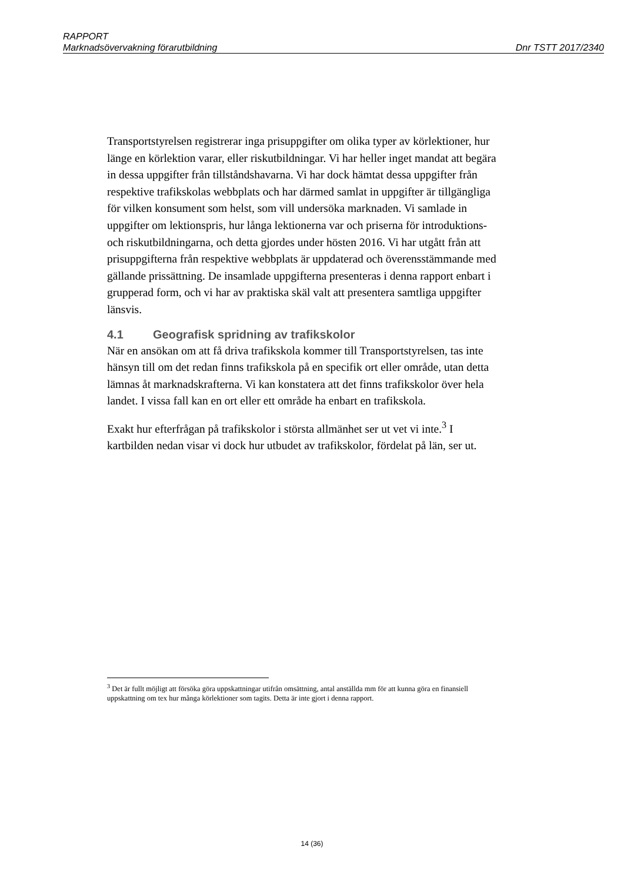RAPPORT
Marknadsövervakning förarutbildning Dnr TSTT 2017/2340
Transportstyrelsen registrerar inga prisuppgifter om olika typer av körlektioner, hur länge en körlektion varar, eller riskutbildningar. Vi har heller inget mandat att begära in dessa uppgifter från tillståndshavarna. Vi har dock hämtat dessa uppgifter från respektive trafikskolas webbplats och har därmed samlat in uppgifter är tillgängliga för vilken konsument som helst, som vill undersöka marknaden. Vi samlade in uppgifter om lektion­spris, hur långa lektionerna var och priserna för introduktions- och risk­utbildningarna, och detta gjordes under hösten 2016. Vi har utgått från att prisuppgifterna från respektive webbplats är uppdaterad och överens­stämmande med gällande prissättning. De insamlade uppgifterna presenteras i denna rapport enbart i grupperad form, och vi har av praktiska skäl valt att presentera samtliga uppgifter länsvis.
4.1 Geografisk spridning av trafikskolor
När en ansökan om att få driva trafikskola kommer till Transportstyrelsen, tas inte hänsyn till om det redan finns trafikskola på en specifik ort eller område, utan detta lämnas åt marknadskrafterna. Vi kan konstatera att det finns trafikskolor över hela landet. I vissa fall kan en ort eller ett område ha enbart en trafikskola.
Exakt hur efterfrågan på trafikskolor i största allmänhet ser ut vet vi inte.<sup>3</sup> I kartbilden nedan visar vi dock hur utbudet av trafikskolor, fördelat på län, ser ut.
<sup>3</sup> Det är fullt möjligt att försöka göra uppskattningar utifrån omsättning, antal anställda mm för att kunna göra en finansiell uppskattning om tex hur många körlektioner som tagits. Detta är inte gjort i denna rapport.
14 (36)